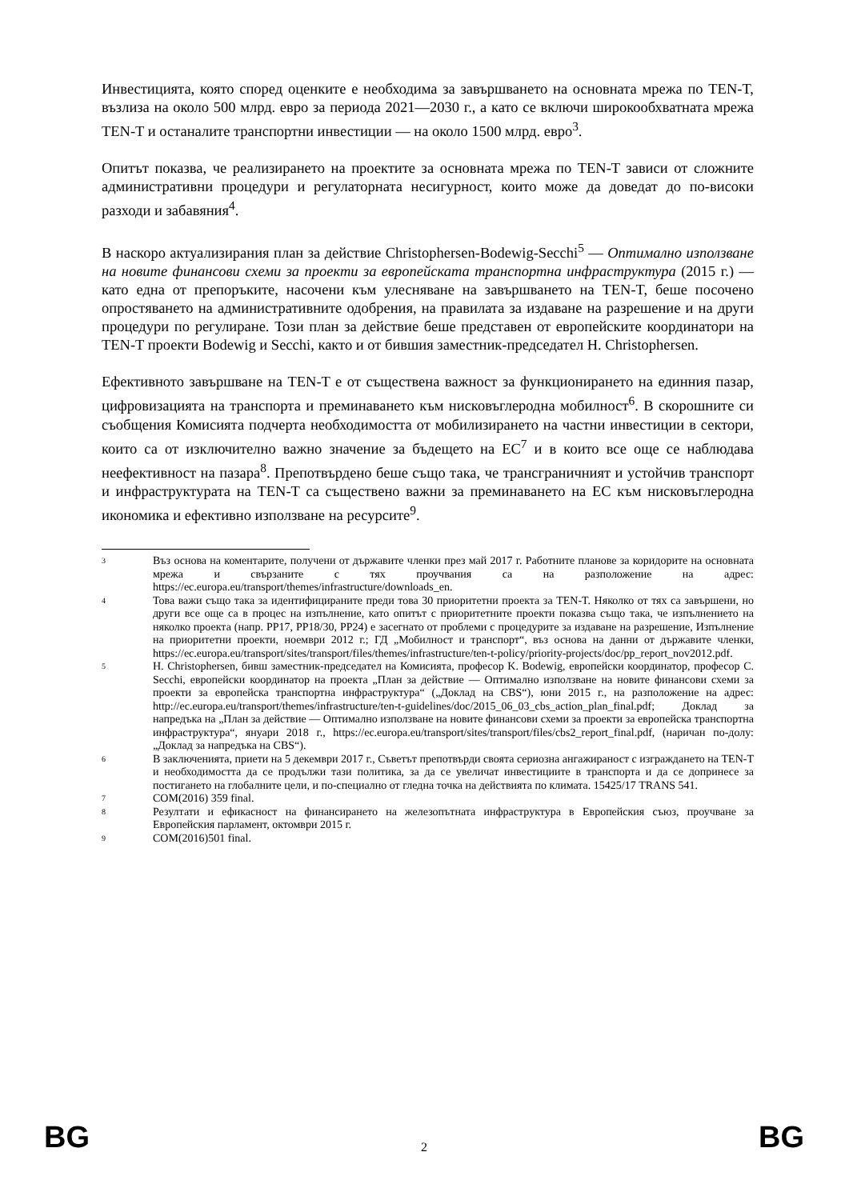Инвестицията, която според оценките е необходима за завършването на основната мрежа по TEN-T, възлиза на около 500 млрд. евро за периода 2021—2030 г., а като се включи широкообхватната мрежа TEN-T и останалите транспортни инвестиции — на около 1500 млрд. евро<sup>3</sup>.
Опитът показва, че реализирането на проектите за основната мрежа по TEN-T зависи от сложните административни процедури и регулаторната несигурност, които може да доведат до по-високи разходи и забавяния<sup>4</sup>.
В наскоро актуализирания план за действие Christophersen-Bodewig-Secchi<sup>5</sup> — Оптимално използване на новите финансови схеми за проекти за европейската транспортна инфраструктура (2015 г.) — като една от препоръките, насочени към улесняване на завършването на TEN-T, беше посочено опростяването на административните одобрения, на правилата за издаване на разрешение и на други процедури по регулиране. Този план за действие беше представен от европейските координатори на TEN-T проекти Bodewig и Secchi, както и от бившия заместник-председател H. Christophersen.
Ефективното завършване на TEN-T е от съществена важност за функционирането на единния пазар, цифровизацията на транспорта и преминаването към нисковъглеродна мобилност<sup>6</sup>. В скорошните си съобщения Комисията подчерта необходимостта от мобилизирането на частни инвестиции в сектори, които са от изключително важно значение за бъдещето на ЕС<sup>7</sup> и в които все още се наблюдава неефективност на пазара<sup>8</sup>. Препотвърдено беше също така, че трансграничният и устойчив транспорт и инфраструктурата на TEN-T са съществено важни за преминаването на ЕС към нисковъглеродна икономика и ефективно използване на ресурсите<sup>9</sup>.
3 Въз основа на коментарите, получени от държавите членки през май 2017 г. Работните планове за коридорите на основната мрежа и свързаните с тях проучвания са на разположение на адрес: https://ec.europa.eu/transport/themes/infrastructure/downloads_en.
4 Това важи също така за идентифицираните преди това 30 приоритетни проекта за TEN-T. Няколко от тях са завършени, но други все още са в процес на изпълнение, като опитът с приоритетните проекти показва също така, че изпълнението на няколко проекта (напр. PP17, PP18/30, PP24) е засегнато от проблеми с процедурите за издаване на разрешение, Изпълнение на приоритетни проекти, ноември 2012 г.; ГД „Мобилност и транспорт“, въз основа на данни от държавите членки, https://ec.europa.eu/transport/sites/transport/files/themes/infrastructure/ten-t-policy/priority-projects/doc/pp_report_nov2012.pdf.
5 H. Christophersen, бивш заместник-председател на Комисията, професор K. Bodewig, европейски координатор, професор C. Secchi, европейски координатор на проекта „План за действие — Оптимално използване на новите финансови схеми за проекти за европейска транспортна инфраструктура“ („Доклад на CBS“), юни 2015 г., на разположение на адрес: http://ec.europa.eu/transport/themes/infrastructure/ten-t-guidelines/doc/2015_06_03_cbs_action_plan_final.pdf; Доклад за напредъка на „План за действие — Оптимално използване на новите финансови схеми за проекти за европейска транспортна инфраструктура“, януари 2018 г., https://ec.europa.eu/transport/sites/transport/files/cbs2_report_final.pdf, (наричан по-долу: „Доклад за напредъка на CBS“).
6 В заключенията, приети на 5 декември 2017 г., Съветът препотвърди своята сериозна ангажираност с изграждането на TEN-T и необходимостта да се продължи тази политика, за да се увеличат инвестициите в транспорта и да се допринесе за постигането на глобалните цели, и по-специално от гледна точка на действията по климата. 15425/17 TRANS 541.
7 COM(2016) 359 final.
8 Резултати и ефикасност на финансирането на железопътната инфраструктура в Европейския съюз, проучване за Европейския парламент, октомври 2015 г.
9 COM(2016)501 final.
BG 2 BG